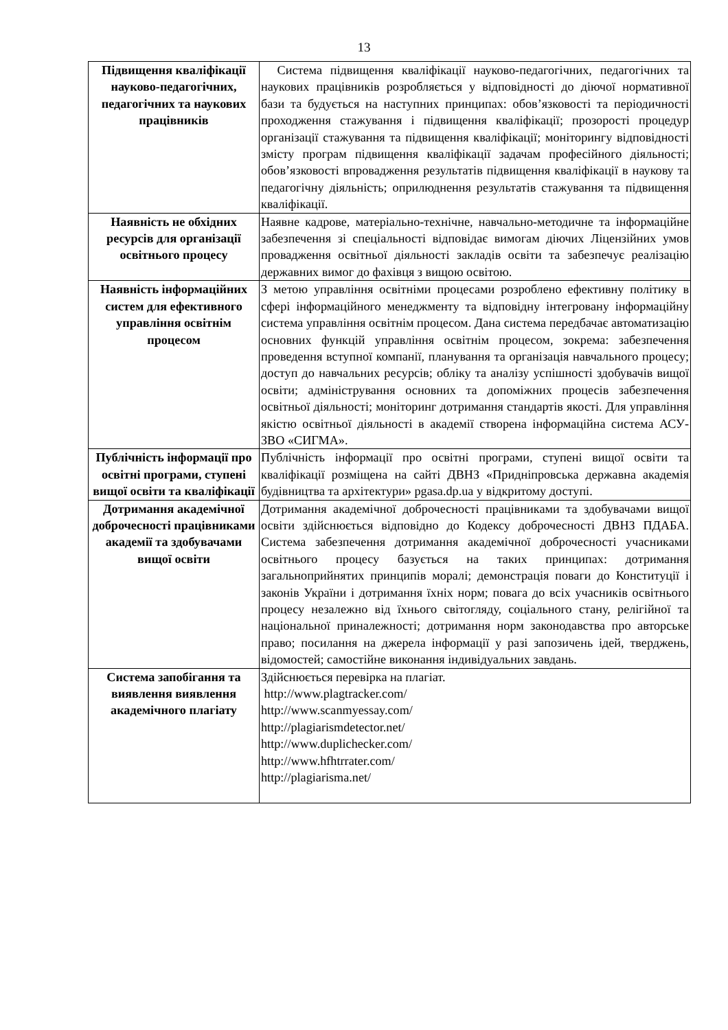13
| Підвищення кваліфікації науково-педагогічних, педагогічних та наукових працівників | Система підвищення кваліфікації науково-педагогічних, педагогічних та наукових працівників розробляється у відповідності до діючої нормативної бази та будується на наступних принципах: обов’язковості та періодичності проходження стажування і підвищення кваліфікації; прозорості процедур організації стажування та підвищення кваліфікації; моніторингу відповідності змісту програм підвищення кваліфікації задачам професійного діяльності; обов’язковості впровадження результатів підвищення кваліфікації в наукову та педагогічну діяльність; оприлюднення результатів стажування та підвищення кваліфікації. |
| Наявність не обхідних ресурсів для організації освітнього процесу | Наявне кадрове, матеріально-технічне, навчально-методичне та інформаційне забезпечення зі спеціальності відповідає вимогам діючих Ліцензійних умов провадження освітньої діяльності закладів освіти та забезпечує реалізацію державних вимог до фахівця з вищою освітою. |
| Наявність інформаційних систем для ефективного управління освітнім процесом | З метою управління освітніми процесами розроблено ефективну політику в сфері інформаційного менеджменту та відповідну інтегровану інформаційну система управління освітнім процесом. Дана система передбачає автоматизацію основних функцій управління освітнім процесом, зокрема: забезпечення проведення вступної компанії, планування та організація навчального процесу; доступ до навчальних ресурсів; обліку та аналізу успішності здобувачів вищої освіти; адміністрування основних та допоміжних процесів забезпечення освітньої діяльності; моніторинг дотримання стандартів якості. Для управління якістю освітньої діяльності в академії створена інформаційна система АСУ-ЗВО «СИГМА». |
| Публічність інформації про освітні програми, ступені вищої освіти та кваліфікації | Публічність інформації про освітні програми, ступені вищої освіти та кваліфікації розміщена на сайті ДВНЗ «Придніпровська державна академія будівництва та архітектури» pgasa.dp.ua у відкритому доступі. |
| Дотримання академічної доброчесності працівниками академії та здобувачами вищої освіти | Дотримання академічної доброчесності працівниками та здобувачами вищої освіти здійснюється відповідно до Кодексу доброчесності ДВНЗ ПДАБА. Система забезпечення дотримання академічної доброчесності учасниками освітнього процесу базується на таких принципах: дотримання загальноприйнятих принципів моралі; демонстрація поваги до Конституції і законів України і дотримання їхніх норм; повага до всіх учасників освітнього процесу незалежно від їхнього світогляду, соціального стану, релігійної та національної приналежності; дотримання норм законодавства про авторське право; посилання на джерела інформації у разі запозичень ідей, тверджень, відомостей; самостійне виконання індивідуальних завдань. |
| Система запобігання та виявлення виявлення академічного плагіату | Здійснюється перевірка на плагіат. http://www.plagtracker.com/ http://www.scanmyessay.com/ http://plagiarismdetector.net/ http://www.duplichecker.com/ http://www.hfhtrrater.com/ http://plagiarisma.net/ |